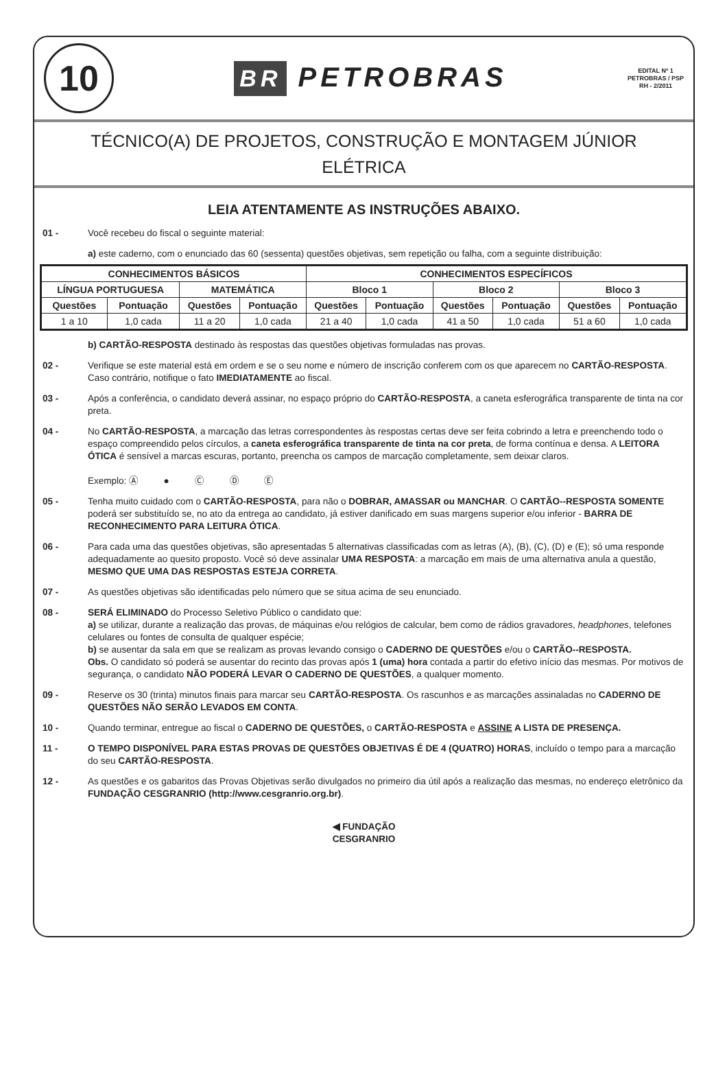10
BR PETROBRAS
EDITAL Nº 1
PETROBRAS / PSP
RH - 2/2011
TÉCNICO(A) DE PROJETOS, CONSTRUÇÃO E MONTAGEM JÚNIOR
ELÉTRICA
LEIA ATENTAMENTE AS INSTRUÇÕES ABAIXO.
01 - Você recebeu do fiscal o seguinte material:
a) este caderno, com o enunciado das 60 (sessenta) questões objetivas, sem repetição ou falha, com a seguinte distribuição:
| CONHECIMENTOS BÁSICOS | | | | CONHECIMENTOS ESPECÍFICOS | | | | | |
| --- | --- | --- | --- | --- | --- | --- | --- | --- | --- |
| LÍNGUA PORTUGUESA | | MATEMÁTICA | | Bloco 1 | | Bloco 2 | | Bloco 3 | |
| Questões | Pontuação | Questões | Pontuação | Questões | Pontuação | Questões | Pontuação | Questões | Pontuação |
| 1 a 10 | 1,0 cada | 11 a 20 | 1,0 cada | 21 a 40 | 1,0 cada | 41 a 50 | 1,0 cada | 51 a 60 | 1,0 cada |
b) CARTÃO-RESPOSTA destinado às respostas das questões objetivas formuladas nas provas.
02 - Verifique se este material está em ordem e se o seu nome e número de inscrição conferem com os que aparecem no CARTÃO-RESPOSTA. Caso contrário, notifique o fato IMEDIATAMENTE ao fiscal.
03 - Após a conferência, o candidato deverá assinar, no espaço próprio do CARTÃO-RESPOSTA, a caneta esferográfica transparente de tinta na cor preta.
04 - No CARTÃO-RESPOSTA, a marcação das letras correspondentes às respostas certas deve ser feita cobrindo a letra e preenchendo todo o espaço compreendido pelos círculos, a caneta esferográfica transparente de tinta na cor preta, de forma contínua e densa. A LEITORA ÓTICA é sensível a marcas escuras, portanto, preencha os campos de marcação completamente, sem deixar claros.
Exemplo: Ⓐ ● Ⓒ Ⓓ Ⓔ
05 - Tenha muito cuidado com o CARTÃO-RESPOSTA, para não o DOBRAR, AMASSAR ou MANCHAR. O CARTÃO--RESPOSTA SOMENTE poderá ser substituído se, no ato da entrega ao candidato, já estiver danificado em suas margens superior e/ou inferior - BARRA DE RECONHECIMENTO PARA LEITURA ÓTICA.
06 - Para cada uma das questões objetivas, são apresentadas 5 alternativas classificadas com as letras (A), (B), (C), (D) e (E); só uma responde adequadamente ao quesito proposto. Você só deve assinalar UMA RESPOSTA: a marcação em mais de uma alternativa anula a questão, MESMO QUE UMA DAS RESPOSTAS ESTEJA CORRETA.
07 - As questões objetivas são identificadas pelo número que se situa acima de seu enunciado.
08 - SERÁ ELIMINADO do Processo Seletivo Público o candidato que:
a) se utilizar, durante a realização das provas, de máquinas e/ou relógios de calcular, bem como de rádios gravadores, headphones, telefones celulares ou fontes de consulta de qualquer espécie;
b) se ausentar da sala em que se realizam as provas levando consigo o CADERNO DE QUESTÕES e/ou o CARTÃO--RESPOSTA.
Obs. O candidato só poderá se ausentar do recinto das provas após 1 (uma) hora contada a partir do efetivo início das mesmas. Por motivos de segurança, o candidato NÃO PODERÁ LEVAR O CADERNO DE QUESTÕES, a qualquer momento.
09 - Reserve os 30 (trinta) minutos finais para marcar seu CARTÃO-RESPOSTA. Os rascunhos e as marcações assinaladas no CADERNO DE QUESTÕES NÃO SERÃO LEVADOS EM CONTA.
10 - Quando terminar, entregue ao fiscal o CADERNO DE QUESTÕES, o CARTÃO-RESPOSTA e ASSINE A LISTA DE PRESENÇA.
11 - O TEMPO DISPONÍVEL PARA ESTAS PROVAS DE QUESTÕES OBJETIVAS É DE 4 (QUATRO) HORAS, incluído o tempo para a marcação do seu CARTÃO-RESPOSTA.
12 - As questões e os gabaritos das Provas Objetivas serão divulgados no primeiro dia útil após a realização das mesmas, no endereço eletrônico da FUNDAÇÃO CESGRANRIO (http://www.cesgranrio.org.br).
◀ FUNDAÇÃO
CESGRANRIO